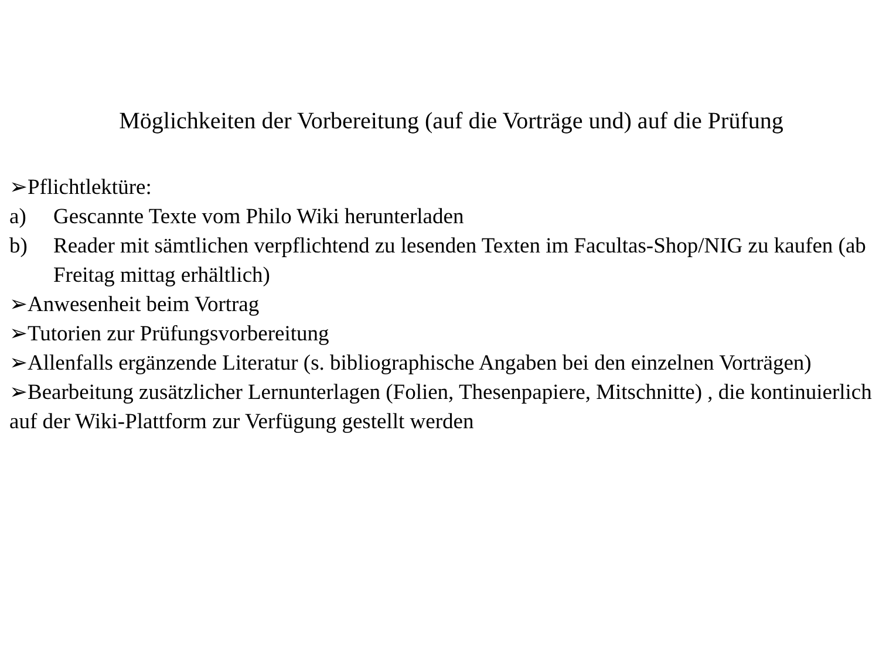Möglichkeiten der Vorbereitung (auf die Vorträge und) auf die Prüfung
➢Pflichtlektüre:
a) Gescannte Texte vom Philo Wiki herunterladen
b) Reader mit sämtlichen verpflichtend zu lesenden Texten im Facultas-Shop/NIG zu kaufen (ab Freitag mittag erhältlich)
➢Anwesenheit beim Vortrag
➢Tutorien zur Prüfungsvorbereitung
➢Allenfalls ergänzende Literatur (s. bibliographische Angaben bei den einzelnen Vorträgen)
➢Bearbeitung zusätzlicher Lernunterlagen (Folien, Thesenpapiere, Mitschnitte) , die kontinuierlich auf der Wiki-Plattform zur Verfügung gestellt werden